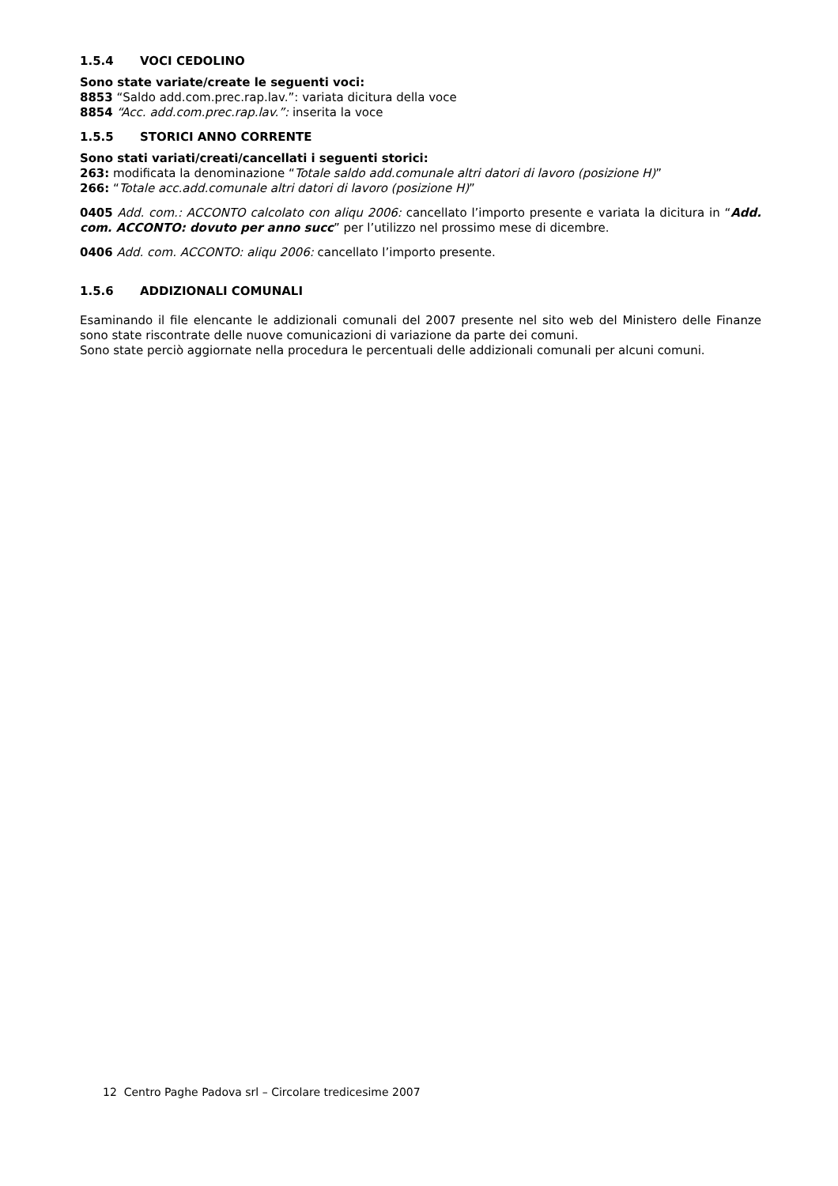1.5.4 VOCI CEDOLINO
Sono state variate/create le seguenti voci:
8853 “Saldo add.com.prec.rap.lav.”: variata dicitura della voce
8854 “Acc. add.com.prec.rap.lav.”: inserita la voce
1.5.5 STORICI ANNO CORRENTE
Sono stati variati/creati/cancellati i seguenti storici:
263: modificata la denominazione “Totale saldo add.comunale altri datori di lavoro (posizione H)”
266: “Totale acc.add.comunale altri datori di lavoro (posizione H)”
0405 Add. com.: ACCONTO calcolato con aliqu 2006: cancellato l’importo presente e variata la dicitura in “Add. com. ACCONTO: dovuto per anno succ” per l’utilizzo nel prossimo mese di dicembre.
0406 Add. com. ACCONTO: aliqu 2006: cancellato l’importo presente.
1.5.6 ADDIZIONALI COMUNALI
Esaminando il file elencante le addizionali comunali del 2007 presente nel sito web del Ministero delle Finanze sono state riscontrate delle nuove comunicazioni di variazione da parte dei comuni.
Sono state perciò aggiornate nella procedura le percentuali delle addizionali comunali per alcuni comuni.
12 Centro Paghe Padova srl – Circolare tredicesime 2007